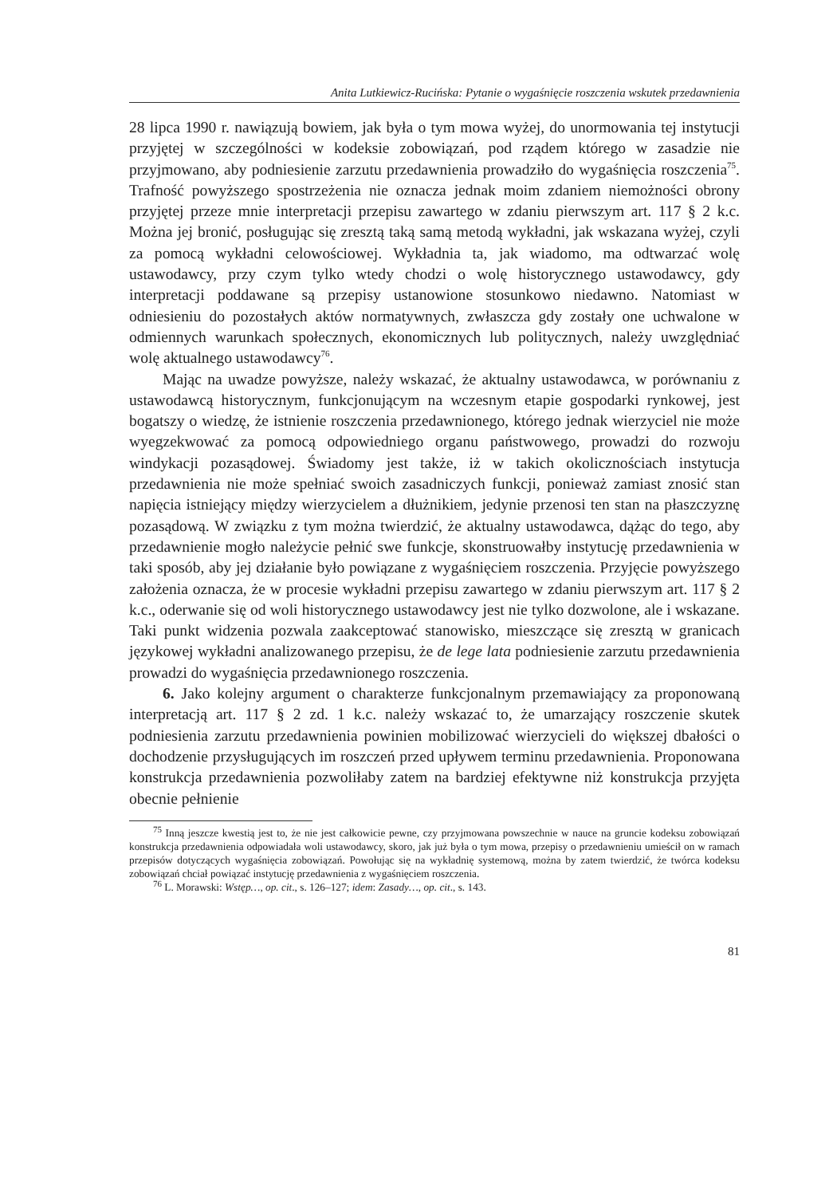Anita Lutkiewicz-Rucińska: Pytanie o wygaśnięcie roszczenia wskutek przedawnienia
28 lipca 1990 r. nawiązują bowiem, jak była o tym mowa wyżej, do unormowania tej instytucji przyjętej w szczególności w kodeksie zobowiązań, pod rządem którego w zasadzie nie przyjmowano, aby podniesienie zarzutu przedawnienia prowadziło do wygaśnięcia roszczenia<sup>75</sup>. Trafność powyższego spostrzeżenia nie oznacza jednak moim zdaniem niemożności obrony przyjętej przeze mnie interpretacji przepisu zawartego w zdaniu pierwszym art. 117 § 2 k.c. Można jej bronić, posługując się zresztą taką samą metodą wykładni, jak wskazana wyżej, czyli za pomocą wykładni celowościowej. Wykładnia ta, jak wiadomo, ma odtwarzać wolę ustawodawcy, przy czym tylko wtedy chodzi o wolę historycznego ustawodawcy, gdy interpretacji poddawane są przepisy ustanowione stosunkowo niedawno. Natomiast w odniesieniu do pozostałych aktów normatywnych, zwłaszcza gdy zostały one uchwalone w odmiennych warunkach społecznych, ekonomicznych lub politycznych, należy uwzględniać wolę aktualnego ustawodawcy<sup>76</sup>.
Mając na uwadze powyższe, należy wskazać, że aktualny ustawodawca, w porównaniu z ustawodawcą historycznym, funkcjonującym na wczesnym etapie gospodarki rynkowej, jest bogatszy o wiedzę, że istnienie roszczenia przedawnionego, którego jednak wierzyciel nie może wyegzekwować za pomocą odpowiedniego organu państwowego, prowadzi do rozwoju windykacji pozasądowej. Świadomy jest także, iż w takich okolicznościach instytucja przedawnienia nie może spełniać swoich zasadniczych funkcji, ponieważ zamiast znosić stan napięcia istniejący między wierzycielem a dłużnikiem, jedynie przenosi ten stan na płaszczyznę pozasądową. W związku z tym można twierdzić, że aktualny ustawodawca, dążąc do tego, aby przedawnienie mogło należycie pełnić swe funkcje, skonstruowałby instytucję przedawnienia w taki sposób, aby jej działanie było powiązane z wygaśnięciem roszczenia. Przyjęcie powyższego założenia oznacza, że w procesie wykładni przepisu zawartego w zdaniu pierwszym art. 117 § 2 k.c., oderwanie się od woli historycznego ustawodawcy jest nie tylko dozwolone, ale i wskazane. Taki punkt widzenia pozwala zaakceptować stanowisko, mieszczące się zresztą w granicach językowej wykładni analizowanego przepisu, że de lege lata podniesienie zarzutu przedawnienia prowadzi do wygaśnięcia przedawnionego roszczenia.
6. Jako kolejny argument o charakterze funkcjonalnym przemawiający za proponowaną interpretacją art. 117 § 2 zd. 1 k.c. należy wskazać to, że umarzający roszczenie skutek podniesienia zarzutu przedawnienia powinien mobilizować wierzycieli do większej dbałości o dochodzenie przysługujących im roszczeń przed upływem terminu przedawnienia. Proponowana konstrukcja przedawnienia pozwoliłaby zatem na bardziej efektywne niż konstrukcja przyjęta obecnie pełnienie
<sup>75</sup> Inną jeszcze kwestią jest to, że nie jest całkowicie pewne, czy przyjmowana powszechnie w nauce na gruncie kodeksu zobowiązań konstrukcja przedawnienia odpowiadała woli ustawodawcy, skoro, jak już była o tym mowa, przepisy o przedawnieniu umieścił on w ramach przepisów dotyczących wygaśnięcia zobowiązań. Powołując się na wykładnię systemową, można by zatem twierdzić, że twórca kodeksu zobowiązań chciał powiązać instytucję przedawnienia z wygaśnięciem roszczenia.
<sup>76</sup> L. Morawski: Wstęp…, op. cit., s. 126–127; idem: Zasady…, op. cit., s. 143.
81